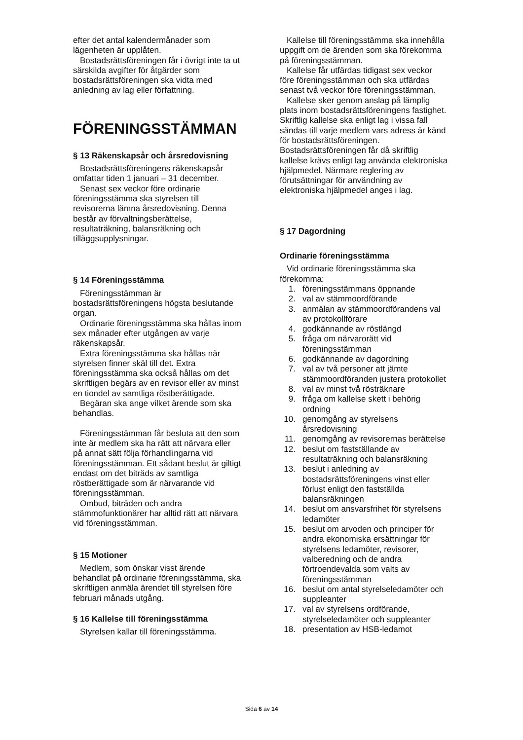efter det antal kalendermånader som lägenheten är upplåten.
Bostadsrättsföreningen får i övrigt inte ta ut särskilda avgifter för åtgärder som bostadsrättsföreningen ska vidta med anledning av lag eller författning.
FÖRENINGSSTÄMMAN
§ 13 Räkenskapsår och årsredovisning
Bostadsrättsföreningens räkenskapsår omfattar tiden 1 januari – 31 december.
Senast sex veckor före ordinarie föreningsstämma ska styrelsen till revisorerna lämna årsredovisning. Denna består av förvaltningsberättelse, resultaträkning, balansräkning och tilläggsupplysningar.
§ 14 Föreningsstämma
Föreningsstämman är bostadsrättsföreningens högsta beslutande organ.
Ordinarie föreningsstämma ska hållas inom sex månader efter utgången av varje räkenskapsår.
Extra föreningsstämma ska hållas när styrelsen finner skäl till det. Extra föreningsstämma ska också hållas om det skriftligen begärs av en revisor eller av minst en tiondel av samtliga röstberättigade.
Begäran ska ange vilket ärende som ska behandlas.
Föreningsstämman får besluta att den som inte är medlem ska ha rätt att närvara eller på annat sätt följa förhandlingarna vid föreningsstämman. Ett sådant beslut är giltigt endast om det biträds av samtliga röstberättigade som är närvarande vid föreningsstämman.
Ombud, biträden och andra stämmofunktionärer har alltid rätt att närvara vid föreningsstämman.
§ 15 Motioner
Medlem, som önskar visst ärende behandlat på ordinarie föreningsstämma, ska skriftligen anmäla ärendet till styrelsen före februari månads utgång.
§ 16 Kallelse till föreningsstämma
Styrelsen kallar till föreningsstämma.
Kallelse till föreningsstämma ska innehålla uppgift om de ärenden som ska förekomma på föreningsstämman.
Kallelse får utfärdas tidigast sex veckor före föreningsstämman och ska utfärdas senast två veckor före föreningsstämman.
Kallelse sker genom anslag på lämplig plats inom bostadsrättsföreningens fastighet. Skriftlig kallelse ska enligt lag i vissa fall sändas till varje medlem vars adress är känd för bostadsrättsföreningen. Bostadsrättsföreningen får då skriftlig kallelse krävs enligt lag använda elektroniska hjälpmedel. Närmare reglering av förutsättningar för användning av elektroniska hjälpmedel anges i lag.
§ 17 Dagordning
Ordinarie föreningsstämma
Vid ordinarie föreningsstämma ska förekomma:
1. föreningsstämmans öppnande
2. val av stämmoordförande
3. anmälan av stämmoordförandens val av protokollförare
4. godkännande av röstlängd
5. fråga om närvarorätt vid föreningsstämman
6. godkännande av dagordning
7. val av två personer att jämte stämmoordföranden justera protokollet
8. val av minst två rösträknare
9. fråga om kallelse skett i behörig ordning
10. genomgång av styrelsens årsredovisning
11. genomgång av revisorernas berättelse
12. beslut om fastställande av resultaträkning och balansräkning
13. beslut i anledning av bostadsrättsföreningens vinst eller förlust enligt den fastställda balansräkningen
14. beslut om ansvarsfrihet för styrelsens ledamöter
15. beslut om arvoden och principer för andra ekonomiska ersättningar för styrelsens ledamöter, revisorer, valberedning och de andra förtroendevalda som valts av föreningsstämman
16. beslut om antal styrelseledamöter och suppleanter
17. val av styrelsens ordförande, styrelseledamöter och suppleanter
18. presentation av HSB-ledamot
Sida 6 av 14